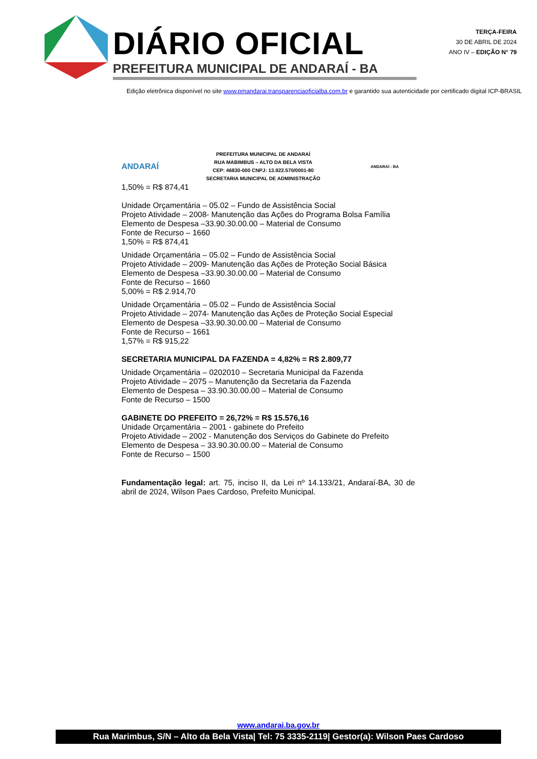DIÁRIO OFICIAL
PREFEITURA MUNICIPAL DE ANDARAÍ - BA
TERÇA-FEIRA
30 DE ABRIL DE 2024
ANO IV – EDIÇÃO N° 79
Edição eletrônica disponível no site www.pmandarai.transparenciaoficialba.com.br e garantido sua autenticidade por certificado digital ICP-BRASIL
ANDARAÍ
PREFEITURA MUNICIPAL DE ANDARAÍ
RUA MABIMBUS – ALTO DA BELA VISTA
CEP: 46830-000 CNPJ: 13.922.570/0001-80
SECRETARIA MUNICIPAL DE ADMINISTRAÇÃO
ANDARAÍ - BA
1,50% = R$ 874,41
Unidade Orçamentária – 05.02 – Fundo de Assistência Social
Projeto Atividade – 2008- Manutenção das Ações do Programa Bolsa Família
Elemento de Despesa –33.90.30.00.00 – Material de Consumo
Fonte de Recurso – 1660
1,50% = R$ 874,41
Unidade Orçamentária – 05.02 – Fundo de Assistência Social
Projeto Atividade – 2009- Manutenção das Ações de Proteção Social Básica
Elemento de Despesa –33.90.30.00.00 – Material de Consumo
Fonte de Recurso – 1660
5,00% = R$ 2.914,70
Unidade Orçamentária – 05.02 – Fundo de Assistência Social
Projeto Atividade – 2074- Manutenção das Ações de Proteção Social Especial
Elemento de Despesa –33.90.30.00.00 – Material de Consumo
Fonte de Recurso – 1661
1,57% = R$ 915,22
SECRETARIA MUNICIPAL DA FAZENDA = 4,82% = R$ 2.809,77
Unidade Orçamentária – 0202010 – Secretaria Municipal da Fazenda
Projeto Atividade – 2075 – Manutenção da Secretaria da Fazenda
Elemento de Despesa – 33.90.30.00.00 – Material de Consumo
Fonte de Recurso – 1500
GABINETE DO PREFEITO = 26,72% = R$ 15.576,16
Unidade Orçamentária – 2001 - gabinete do Prefeito
Projeto Atividade – 2002 - Manutenção dos Serviços do Gabinete do Prefeito
Elemento de Despesa – 33.90.30.00.00 – Material de Consumo
Fonte de Recurso – 1500
Fundamentação legal: art. 75, inciso II, da Lei nº 14.133/21, Andaraí-BA, 30 de abril de 2024, Wilson Paes Cardoso, Prefeito Municipal.
www.andarai.ba.gov.br
Rua Marimbus, S/N – Alto da Bela Vista| Tel: 75 3335-2119| Gestor(a): Wilson Paes Cardoso